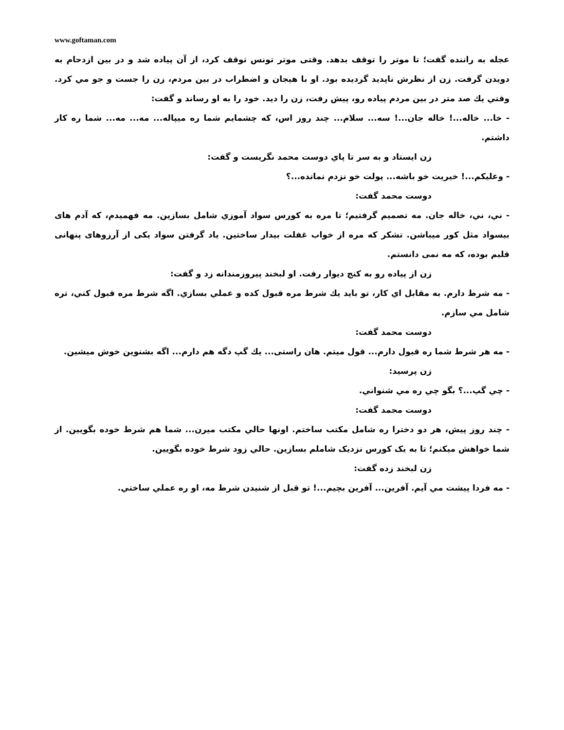www.goftaman.com
عجله به راننده گفت؛ تا موتر را توقف بدهد. وقتی موتر تونس توقف کرد، از آن پیاده شد و در بین ازدحام به دویدن گرفت. زن از نظرش ناپدید گردیده بود. او با هیجان و اضطراب در بین مردم، زن را جست و جو مي کرد. وقتي يك صد متر در بين مردم پياده رو، پيش رفت، زن را ديد. خود را به او رساند و گفت:
- خا... خاله...! خاله جان...! سه... سلام... چند روز اس، که چشمایم شما ره میپاله... مه... مه... شما ره کار داشتم.
زن ايستاد و به سر تا پاي دوست محمد نگريست و گفت:
- وعليكم...! خيريت خو باشه... پولت خو نزدم نمانده...؟
دوست محمد گفت:
- ني، ني، خاله جان. مه تصميم گرفتيم؛ تا مره به كورس سواد آموزي شامل بسازين. مه فهميدم، که آدم های بیسواد مثل کور میباشن. تشكر كه مره از خواب غفلت بيدار ساختين. ياد گرفتن سواد یکی از آرزوهای پنهانی قلبم بوده، که مه نمی دانستم.
زن از پياده رو به كنج ديوار رفت. او لبخند پيروزمندانه زد و گفت:
- مه شرط دارم. به مقابل اي كار، تو بايد يك شرط مره قبول كده و عملي بسازي. اگه شرط مره قبول كني، تره شامل مي سازم.
دوست محمد گفت:
- مه هر شرط شما ره قبول دارم... قول ميتم. هان راستی... يك گپ دگه هم دارم... اگه بشنوين خوش ميشين.
زن پرسيد:
- چي گپ...؟ بگو چي ره مي شنواني.
دوست محمد گفت:
- چند روز پيش، هر دو دخترا ره شامل مكتب ساختم. اونها حالي مكتب ميرن... شما هم شرط خوده بگويين. از شما خواهش ميكنم؛ تا به یک کورس نزدیک شاملم بسازين. حالي زود شرط خوده بگويين.
زن لبخند زده گفت:
- مه فردا پيشت مي آيم. آفرين... آفرين بچيم...! تو قبل از شنيدن شرط مه، او ره عملي ساختي.